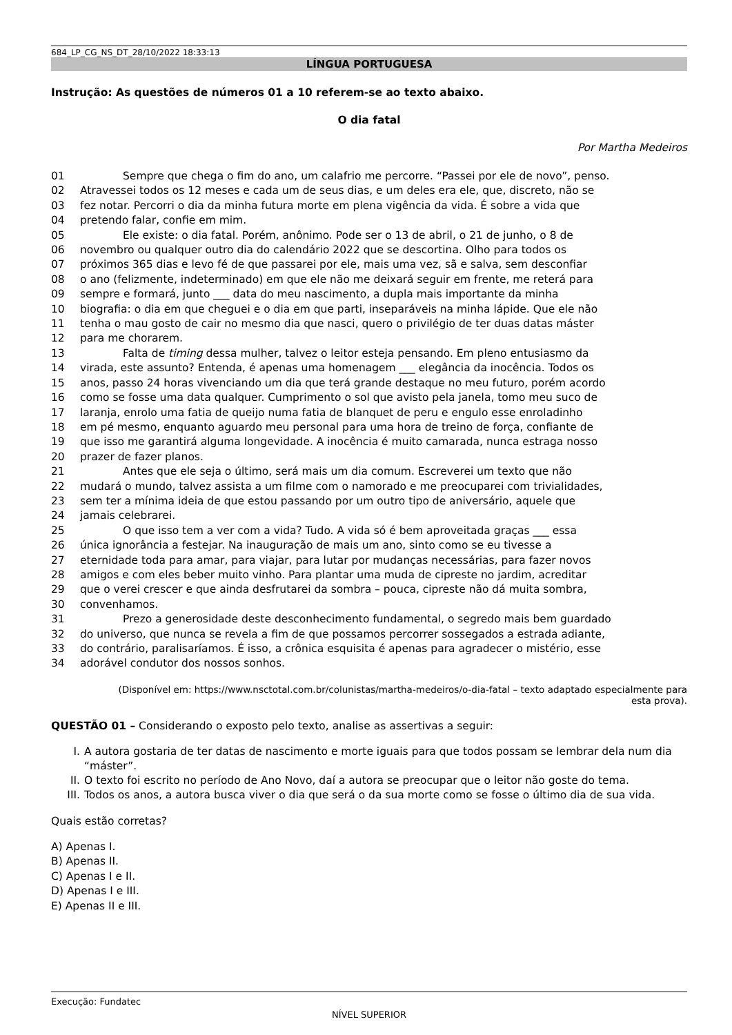684_LP_CG_NS_DT_28/10/2022 18:33:13
LÍNGUA PORTUGUESA
Instrução: As questões de números 01 a 10 referem-se ao texto abaixo.
O dia fatal
Por Martha Medeiros
| 01 | Sempre que chega o fim do ano, um calafrio me percorre. “Passei por ele de novo”, penso. |
| 02 | Atravessei todos os 12 meses e cada um de seus dias, e um deles era ele, que, discreto, não se |
| 03 | fez notar. Percorri o dia da minha futura morte em plena vigência da vida. É sobre a vida que |
| 04 | pretendo falar, confie em mim. |
| 05 | Ele existe: o dia fatal. Porém, anônimo. Pode ser o 13 de abril, o 21 de junho, o 8 de |
| 06 | novembro ou qualquer outro dia do calendário 2022 que se descortina. Olho para todos os |
| 07 | próximos 365 dias e levo fé de que passarei por ele, mais uma vez, sã e salva, sem desconfiar |
| 08 | o ano (felizmente, indeterminado) em que ele não me deixará seguir em frente, me reterá para |
| 09 | sempre e formará, junto ___ data do meu nascimento, a dupla mais importante da minha |
| 10 | biografia: o dia em que cheguei e o dia em que parti, inseparáveis na minha lápide. Que ele não |
| 11 | tenha o mau gosto de cair no mesmo dia que nasci, quero o privilégio de ter duas datas máster |
| 12 | para me chorarem. |
| 13 | Falta de timing dessa mulher, talvez o leitor esteja pensando. Em pleno entusiasmo da |
| 14 | virada, este assunto? Entenda, é apenas uma homenagem ___ elegância da inocência. Todos os |
| 15 | anos, passo 24 horas vivenciando um dia que terá grande destaque no meu futuro, porém acordo |
| 16 | como se fosse uma data qualquer. Cumprimento o sol que avisto pela janela, tomo meu suco de |
| 17 | laranja, enrolo uma fatia de queijo numa fatia de blanquet de peru e engulo esse enroladinho |
| 18 | em pé mesmo, enquanto aguardo meu personal para uma hora de treino de força, confiante de |
| 19 | que isso me garantirá alguma longevidade. A inocência é muito camarada, nunca estraga nosso |
| 20 | prazer de fazer planos. |
| 21 | Antes que ele seja o último, será mais um dia comum. Escreverei um texto que não |
| 22 | mudará o mundo, talvez assista a um filme com o namorado e me preocuparei com trivialidades, |
| 23 | sem ter a mínima ideia de que estou passando por um outro tipo de aniversário, aquele que |
| 24 | jamais celebrarei. |
| 25 | O que isso tem a ver com a vida? Tudo. A vida só é bem aproveitada graças ___ essa |
| 26 | única ignorância a festejar. Na inauguração de mais um ano, sinto como se eu tivesse a |
| 27 | eternidade toda para amar, para viajar, para lutar por mudanças necessárias, para fazer novos |
| 28 | amigos e com eles beber muito vinho. Para plantar uma muda de cipreste no jardim, acreditar |
| 29 | que o verei crescer e que ainda desfrutarei da sombra – pouca, cipreste não dá muita sombra, |
| 30 | convenhamos. |
| 31 | Prezo a generosidade deste desconhecimento fundamental, o segredo mais bem guardado |
| 32 | do universo, que nunca se revela a fim de que possamos percorrer sossegados a estrada adiante, |
| 33 | do contrário, paralisaríamos. É isso, a crônica esquisita é apenas para agradecer o mistério, esse |
| 34 | adorável condutor dos nossos sonhos. |
(Disponível em: https://www.nsctotal.com.br/colunistas/martha-medeiros/o-dia-fatal – texto adaptado especialmente para esta prova).
QUESTÃO 01 – Considerando o exposto pelo texto, analise as assertivas a seguir:
I. A autora gostaria de ter datas de nascimento e morte iguais para que todos possam se lembrar dela num dia “máster”.
II. O texto foi escrito no período de Ano Novo, daí a autora se preocupar que o leitor não goste do tema.
III. Todos os anos, a autora busca viver o dia que será o da sua morte como se fosse o último dia de sua vida.
Quais estão corretas?
A) Apenas I.
B) Apenas II.
C) Apenas I e II.
D) Apenas I e III.
E) Apenas II e III.
Execução: Fundatec
NÍVEL SUPERIOR